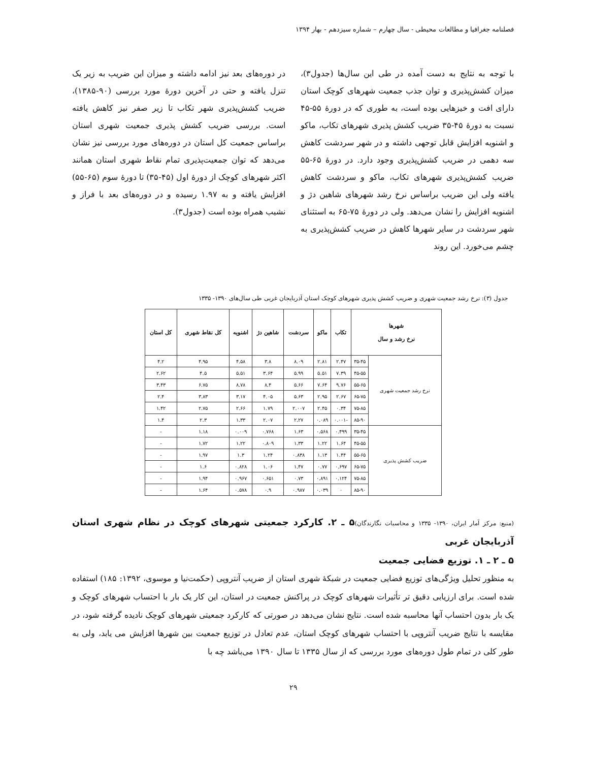فصلنامه جغرافیا و مطالعات محیطی - سال چهارم – شماره سیزدهم - بهار ۱۳۹۴
با توجه به نتایج به دست آمده در طی این سال‌ها (جدول۳)، میزان کشش‌پذیری و توان جذب جمعیت شهرهای کوچک استان دارای افت و خیزهایی بوده است، به طوری که در دورهٔ ۵۵-۴۵ نسبت به دورهٔ ۴۵-۳۵ ضریب کشش پذیری شهرهای تکاب، ماکو و اشنویه افزایش قابل توجهی داشته و در شهر سردشت کاهش سه دهمی در ضریب کشش‌پذیری وجود دارد. در دورهٔ ۶۵-۵۵ ضریب کشش‌پذیری شهرهای تکاب، ماکو و سردشت کاهش یافته ولی این ضریب براساس نرخ رشد شهرهای شاهین دژ و اشنویه افزایش را نشان می‌دهد. ولی در دورهٔ ۷۵-۶۵ به استثنای شهر سردشت در سایر شهرها کاهش در ضریب کشش‌پذیری به چشم می‌خورد. این روند
در دوره‌های بعد نیز ادامه داشته و میزان این ضریب به زیر یک تنزل یافته و حتی در آخرین دورهٔ مورد بررسی (۹۰-۱۳۸۵)، ضریب کشش‌پذیری شهر تکاب تا زیر صفر نیز کاهش یافته است. بررسی ضریب کشش پذیری جمعیت شهری استان براساس جمعیت کل استان در دوره‌های مورد بررسی نیز نشان می‌دهد که توان جمعیت‌پذیری تمام نقاط شهری استان همانند اکثر شهرهای کوچک از دورهٔ اول (۴۵-۳۵) تا دورهٔ سوم (۶۵-۵۵) افزایش یافته و به ۱.۹۷ رسیده و در دوره‌های بعد با فراز و نشیب همراه بوده است (جدول۳).
جدول (۳): نرخ رشد جمعیت شهری و ضریب کشش پذیری شهرهای کوچک استان آذربایجان غربی طی سال‌های ۱۳۹۰- ۱۳۳۵
| شهرها نرخ رشد و سال | | تکاب | ماکو | سردشت | شاهین دژ | اشنویه | کل نقاط شهری | کل استان |
| --- | --- | --- | --- | --- | --- | --- | --- | --- |
| نرخ رشد جمعیت شهری | ۳۵-۴۵ | ۲.۴۷ | ۲.۸۱ | ۸.۰۹ | ۳.۸ | ۴.۵۸ | ۴.۹۵ | ۴.۲ |
| | ۴۵-۵۵ | ۷.۳۹ | ۵.۵۱ | ۵.۹۹ | ۳.۶۴ | ۵.۵۱ | ۴.۵ | ۲.۶۲ |
| | ۵۵-۶۵ | ۹.۷۶ | ۷.۶۴ | ۵.۶۶ | ۸.۴ | ۸.۷۸ | ۶.۷۵ | ۳.۴۳ |
| | ۶۵-۷۵ | ۲.۶۷ | ۲.۹۵ | ۵.۶۳ | ۴.۰۵ | ۳.۱۷ | ۳.۸۳ | ۲.۴ |
| | ۷۵-۸۵ | ۰.۳۴ | ۲.۴۵ | ۲.۰۰۷ | ۱.۷۹ | ۲.۶۶ | ۲.۷۵ | ۱.۴۲ |
| | ۸۵-۹۰ | -۰.۰۰۱ | ۰.۰۸۹ | ۲.۲۷ | ۲.۰۷ | ۱.۳۳ | ۲.۳ | ۱.۴ |
| ضریب کشش پذیری | ۳۵-۴۵ | ۰.۴۹۹ | ۰.۵۶۸ | ۱.۶۳ | ۰.۷۶۸ | ۰.۰۰۹ | ۱.۱۸ | - |
| | ۴۵-۵۵ | ۱.۶۴ | ۱.۲۲ | ۱.۳۳ | ۰.۸۰۹ | ۱.۲۲ | ۱.۷۲ | - |
| | ۵۵-۶۵ | ۱.۴۴ | ۱.۱۳ | ۰.۸۳۸ | ۱.۲۴ | ۱.۳ | ۱.۹۷ | - |
| | ۶۵-۷۵ | ۰.۶۹۷ | ۰.۷۷ | ۱.۴۷ | ۱.۰۶ | ۰.۸۲۸ | ۱.۶ | - |
| | ۷۵-۸۵ | ۰.۱۲۴ | ۰.۸۹۱ | ۰.۷۳ | ۰.۶۵۱ | ۰.۹۶۷ | ۱.۹۴ | - |
| | ۸۵-۹۰ | ۰ | ۰.۰۳۹ | ۰.۹۸۷ | ۰.۹ | ۰.۵۷۸ | ۱.۶۴ | - |
(منبع: مرکز آمار ایران، ۱۳۹۰- ۱۳۳۵ و محاسبات نگارندگان)
۵ ـ ۲. کارکرد جمعیتی شهرهای کوچک در نظام شهری استان آذربایجان غربی
۵ ـ ۲ ـ ۱. توزیع فضایی جمعیت
به منظور تحلیل ویژگی‌های توزیع فضایی جمعیت در شبکهٔ شهری استان از ضریب آنتروپی (حکمت‌نیا و موسوی، ۱۳۹۲: ۱۸۵) استفاده شده است. برای ارزیابی دقیق تر تأثیرات شهرهای کوچک در پراکنش جمعیت در استان، این کار یک بار با احتساب شهرهای کوچک و یک بار بدون احتساب آنها محاسبه شده است. نتایج نشان می‌دهد در صورتی که کارکرد جمعیتی شهرهای کوچک نادیده گرفته شود، در مقایسه با نتایج ضریب آنتروپی با احتساب شهرهای کوچک استان، عدم تعادل در توزیع جمعیت بین شهرها افزایش می یابد، ولی به طور کلی در تمام طول دوره‌های مورد بررسی که از سال ۱۳۳۵ تا سال ۱۳۹۰ می‌باشد چه با
۲۹